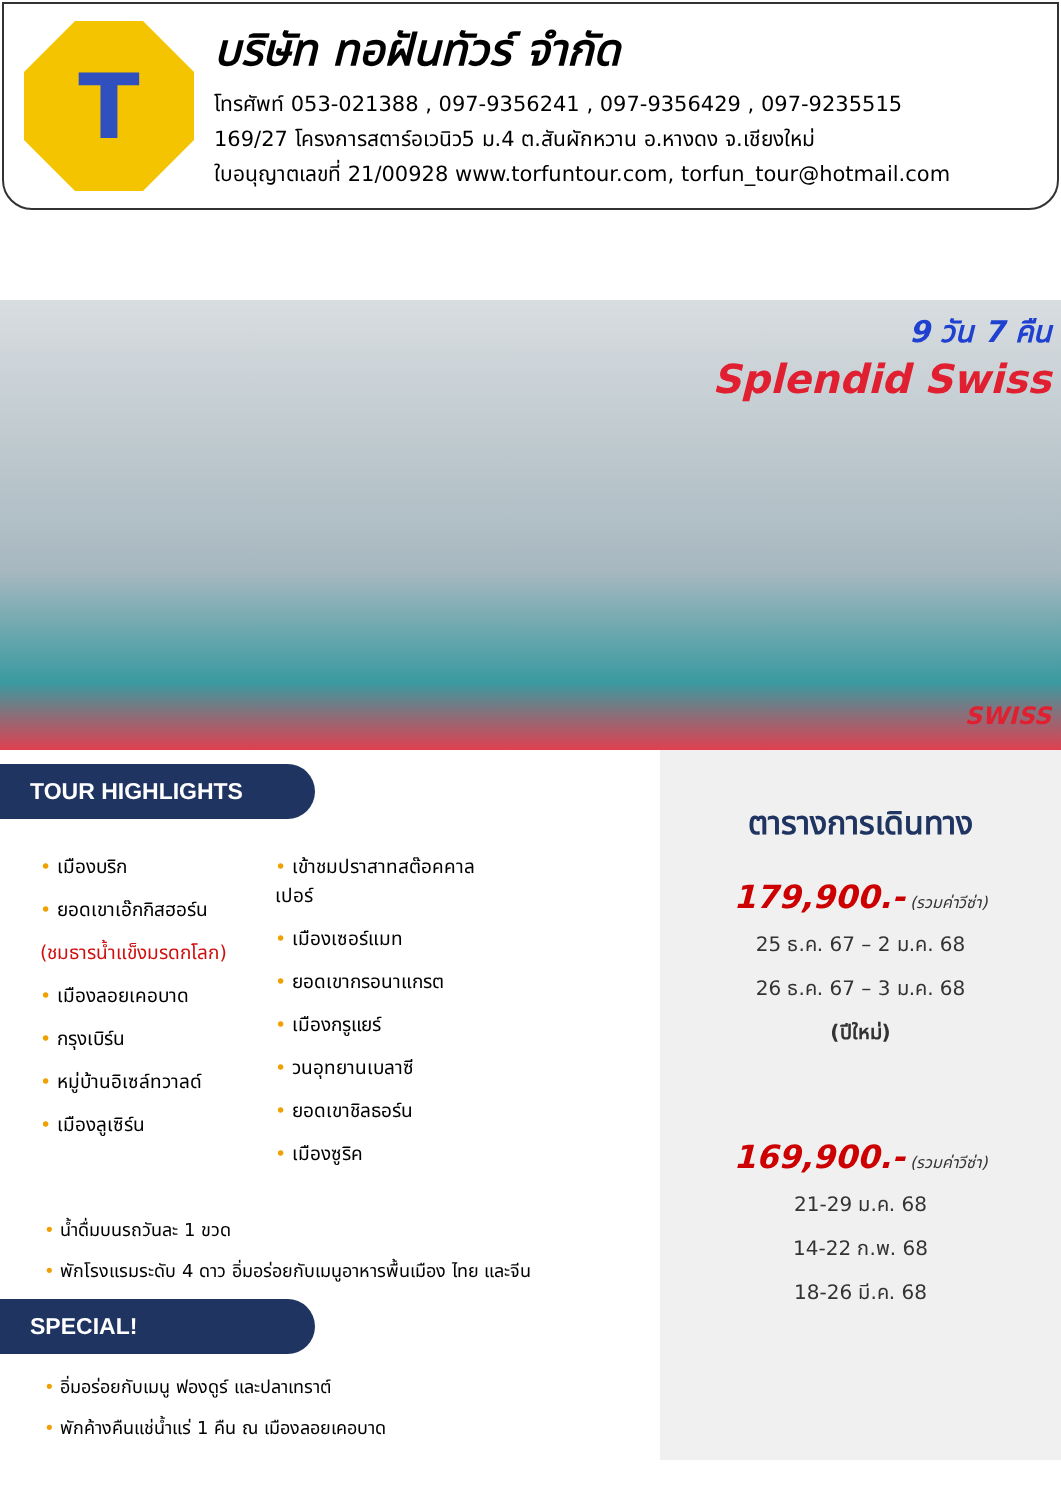T
บริษัท ทอฝันทัวร์ จำกัด
โทรศัพท์ 053-021388 , 097-9356241 , 097-9356429 , 097-9235515
169/27 โครงการสตาร์อเวนิว5 ม.4 ต.สันผักหวาน อ.หางดง จ.เชียงใหม่
ใบอนุญาตเลขที่ 21/00928 www.torfuntour.com, torfun_tour@hotmail.com
9 วัน 7 คืน
Splendid Swiss
SWISS
TOUR HIGHLIGHTS
• เมืองบริก
• ยอดเขาเอ๊กกิสฮอร์น
(ชมธารน้ำแข็งมรดกโลก)
• เมืองลอยเคอบาด
• กรุงเบิร์น
• หมู่บ้านอิเซล์ทวาลด์
• เมืองลูเซิร์น
• เข้าชมปราสาทสต๊อคคาลเปอร์
• เมืองเซอร์แมท
• ยอดเขากรอนาแกรต
• เมืองกรูแยร์
• วนอุทยานเบลาซี
• ยอดเขาชิลธอร์น
• เมืองซูริค
• น้ำดื่มบนรถวันละ 1 ขวด
• พักโรงแรมระดับ 4 ดาว อิ่มอร่อยกับเมนูอาหารพื้นเมือง ไทย และจีน
SPECIAL!
• อิ่มอร่อยกับเมนู ฟองดูร์ และปลาเทราต์
• พักค้างคืนแช่น้ำแร่ 1 คืน ณ เมืองลอยเคอบาด
ตารางการเดินทาง
179,900.- (รวมค่าวีซ่า)
25 ธ.ค. 67 – 2 ม.ค. 68
26 ธ.ค. 67 – 3 ม.ค. 68
(ปีใหม่)
169,900.- (รวมค่าวีซ่า)
21-29 ม.ค. 68
14-22 ก.พ. 68
18-26 มี.ค. 68